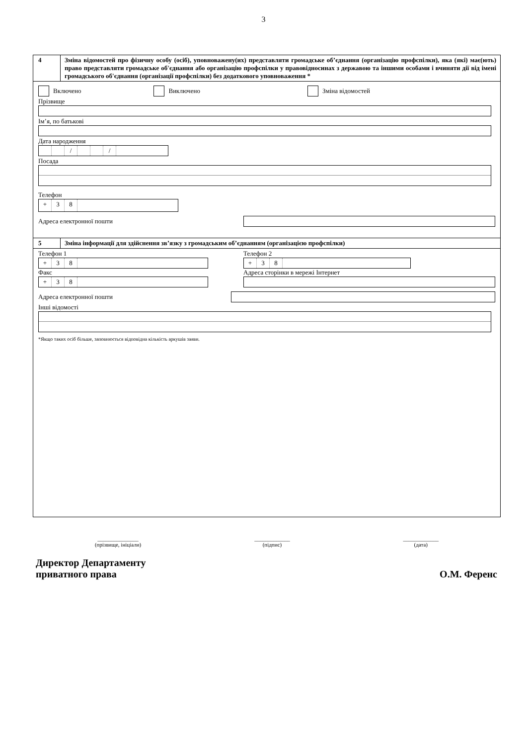3
4 Зміна відомостей про фізичну особу (осіб), уповноважену(их) представляти громадське об’єднання (організацію профспілки), яка (які) має(ють) право представляти громадське об'єднання або організацію профспілки у правовідносинах з державою та іншими особами і вчиняти дії від імені громадського об'єднання (організації профспілки) без додаткового уповноваження *
Включено Виключено Зміна відомостей
Прізвище
Ім’я, по батькові
Дата народження
/ /
Посада
Телефон
+ 38
Адреса електронної пошти
5 Зміна інформації для здійснення зв’язку з громадським об’єднанням (організацією профспілки)
Телефон 1
+ 38
Факс
+ 38
Телефон 2
+ 38
Адреса сторінки в мережі Інтернет
Адреса електронної пошти
Інші відомості
*Якщо таких осіб більше, заповнюється відповідна кількість аркушів заяви.
_______________
(прізвище, ініціали)
_____________
(підпис)
_____________
(дата)
Директор Департаменту
приватного права
О.М. Ференс